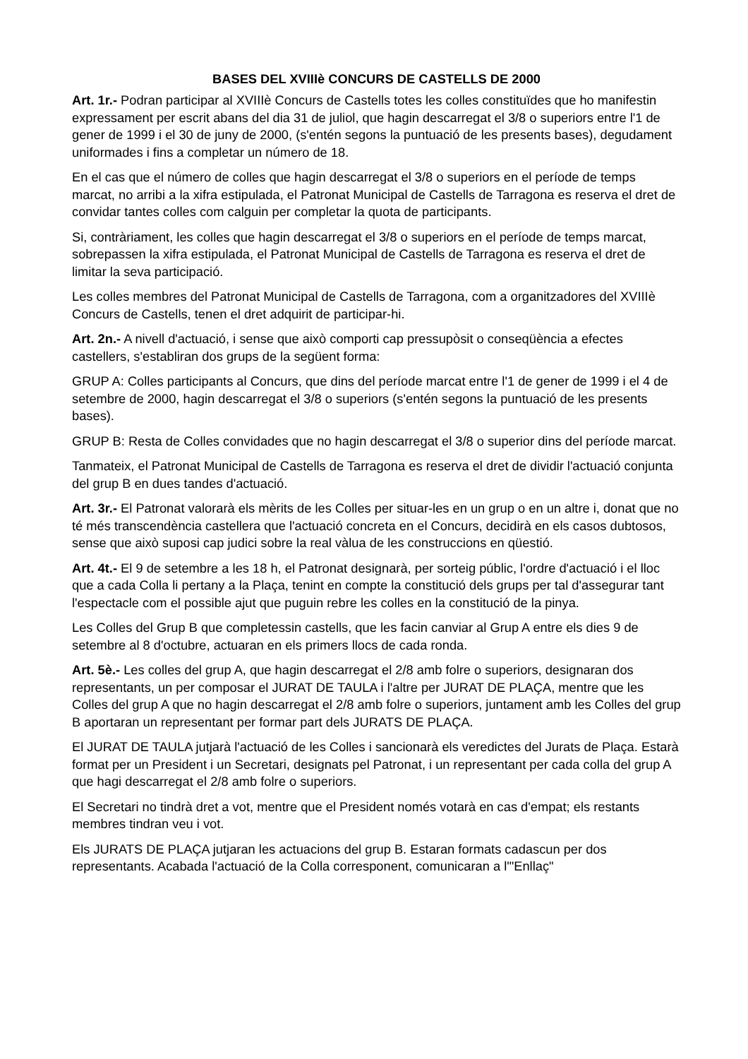BASES DEL XVIIIè CONCURS DE CASTELLS DE 2000
Art. 1r.- Podran participar al XVIIIè Concurs de Castells totes les colles constituïdes que ho manifestin expressament per escrit abans del dia 31 de juliol, que hagin descarregat el 3/8 o superiors entre l'1 de gener de 1999 i el 30 de juny de 2000, (s'entén segons la puntuació de les presents bases), degudament uniformades i fins a completar un número de 18.
En el cas que el número de colles que hagin descarregat el 3/8 o superiors en el període de temps marcat, no arribi a la xifra estipulada, el Patronat Municipal de Castells de Tarragona es reserva el dret de convidar tantes colles com calguin per completar la quota de participants.
Si, contràriament, les colles que hagin descarregat el 3/8 o superiors en el període de temps marcat, sobrepassen la xifra estipulada, el Patronat Municipal de Castells de Tarragona es reserva el dret de limitar la seva participació.
Les colles membres del Patronat Municipal de Castells de Tarragona, com a organitzadores del XVIIIè Concurs de Castells, tenen el dret adquirit de participar-hi.
Art. 2n.- A nivell d'actuació, i sense que això comporti cap pressupòsit o conseqüència a efectes castellers, s'establiran dos grups de la següent forma:
GRUP A: Colles participants al Concurs, que dins del període marcat entre l'1 de gener de 1999 i el 4 de setembre de 2000, hagin descarregat el 3/8 o superiors (s'entén segons la puntuació de les presents bases).
GRUP B: Resta de Colles convidades que no hagin descarregat el 3/8 o superior dins del període marcat.
Tanmateix, el Patronat Municipal de Castells de Tarragona es reserva el dret de dividir l'actuació conjunta del grup B en dues tandes d'actuació.
Art. 3r.- El Patronat valorarà els mèrits de les Colles per situar-les en un grup o en un altre i, donat que no té més transcendència castellera que l'actuació concreta en el Concurs, decidirà en els casos dubtosos, sense que això suposi cap judici sobre la real vàlua de les construccions en qüestió.
Art. 4t.- El 9 de setembre a les 18 h, el Patronat designarà, per sorteig públic, l'ordre d'actuació i el lloc que a cada Colla li pertany a la Plaça, tenint en compte la constitució dels grups per tal d'assegurar tant l'espectacle com el possible ajut que puguin rebre les colles en la constitució de la pinya.
Les Colles del Grup B que completessin castells, que les facin canviar al Grup A entre els dies 9 de setembre al 8 d'octubre, actuaran en els primers llocs de cada ronda.
Art. 5è.- Les colles del grup A, que hagin descarregat el 2/8 amb folre o superiors, designaran dos representants, un per composar el JURAT DE TAULA i l'altre per JURAT DE PLAÇA, mentre que les Colles del grup A que no hagin descarregat el 2/8 amb folre o superiors, juntament amb les Colles del grup B aportaran un representant per formar part dels JURATS DE PLAÇA.
El JURAT DE TAULA jutjarà l'actuació de les Colles i sancionarà els veredictes del Jurats de Plaça. Estarà format per un President i un Secretari, designats pel Patronat, i un representant per cada colla del grup A que hagi descarregat el 2/8 amb folre o superiors.
El Secretari no tindrà dret a vot, mentre que el President només votarà en cas d'empat; els restants membres tindran veu i vot.
Els JURATS DE PLAÇA jutjaran les actuacions del grup B. Estaran formats cadascun per dos representants. Acabada l'actuació de la Colla corresponent, comunicaran a l'"Enllaç"